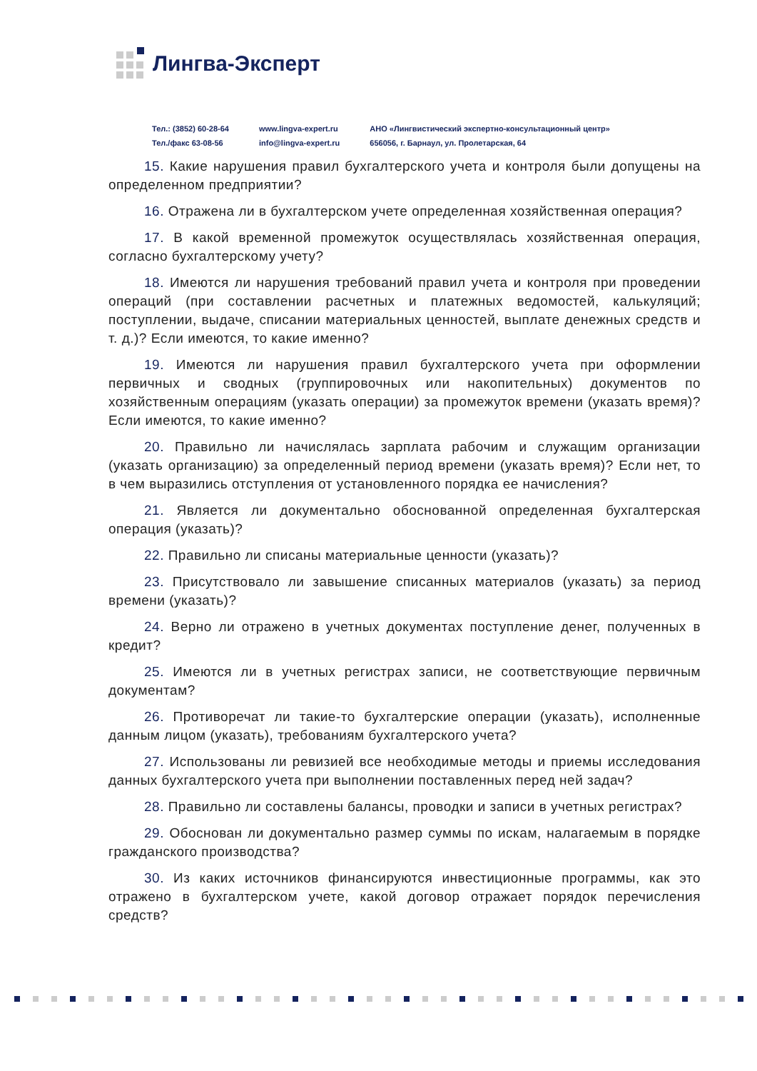Лингва-Эксперт
Тел.: (3852) 60-28-64
Тел./факс 63-08-56
www.lingva-expert.ru
info@lingva-expert.ru
АНО «Лингвистический экспертно-консультационный центр»
656056, г. Барнаул, ул. Пролетарская, 64
15. Какие нарушения правил бухгалтерского учета и контроля были допущены на определенном предприятии?
16. Отражена ли в бухгалтерском учете определенная хозяйственная операция?
17. В какой временной промежуток осуществлялась хозяйственная операция, согласно бухгалтерскому учету?
18. Имеются ли нарушения требований правил учета и контроля при проведении операций (при составлении расчетных и платежных ведомостей, калькуляций; поступлении, выдаче, списании материальных ценностей, выплате денежных средств и т. д.)? Если имеются, то какие именно?
19. Имеются ли нарушения правил бухгалтерского учета при оформлении первичных и сводных (группировочных или накопительных) документов по хозяйственным операциям (указать операции) за промежуток времени (указать время)? Если имеются, то какие именно?
20. Правильно ли начислялась зарплата рабочим и служащим организации (указать организацию) за определенный период времени (указать время)? Если нет, то в чем выразились отступления от установленного порядка ее начисления?
21. Является ли документально обоснованной определенная бухгалтерская операция (указать)?
22. Правильно ли списаны материальные ценности (указать)?
23. Присутствовало ли завышение списанных материалов (указать) за период времени (указать)?
24. Верно ли отражено в учетных документах поступление денег, полученных в кредит?
25. Имеются ли в учетных регистрах записи, не соответствующие первичным документам?
26. Противоречат ли такие-то бухгалтерские операции (указать), исполненные данным лицом (указать), требованиям бухгалтерского учета?
27. Использованы ли ревизией все необходимые методы и приемы исследования данных бухгалтерского учета при выполнении поставленных перед ней задач?
28. Правильно ли составлены балансы, проводки и записи в учетных регистрах?
29. Обоснован ли документально размер суммы по искам, налагаемым в порядке гражданского производства?
30. Из каких источников финансируются инвестиционные программы, как это отражено в бухгалтерском учете, какой договор отражает порядок перечисления средств?